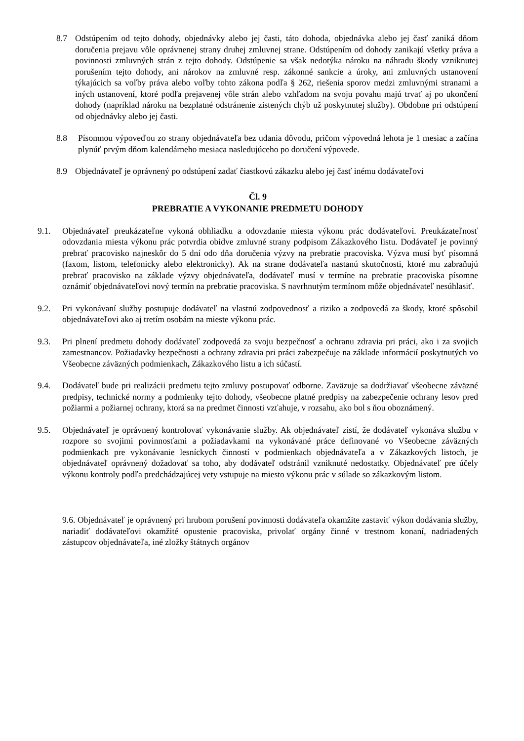8.7 Odstúpením od tejto dohody, objednávky alebo jej časti, táto dohoda, objednávka alebo jej časť zaniká dňom doručenia prejavu vôle oprávnenej strany druhej zmluvnej strane. Odstúpením od dohody zanikajú všetky práva a povinnosti zmluvných strán z tejto dohody. Odstúpenie sa však nedotýka nároku na náhradu škody vzniknutej porušením tejto dohody, ani nárokov na zmluvné resp. zákonné sankcie a úroky, ani zmluvných ustanovení týkajúcich sa voľby práva alebo voľby tohto zákona podľa § 262, riešenia sporov medzi zmluvnými stranami a iných ustanovení, ktoré podľa prejavenej vôle strán alebo vzhľadom na svoju povahu majú trvať aj po ukončení dohody (napríklad nároku na bezplatné odstránenie zistených chýb už poskytnutej služby). Obdobne pri odstúpení od objednávky alebo jej časti.
8.8 Písomnou výpoveďou zo strany objednávateľa bez udania dôvodu, pričom výpovedná lehota je 1 mesiac a začína plynúť prvým dňom kalendárneho mesiaca nasledujúceho po doručení výpovede.
8.9 Objednávateľ je oprávnený po odstúpení zadať čiastkovú zákazku alebo jej časť inému dodávateľovi
Čl. 9
PREBRATIE A VYKONANIE PREDMETU DOHODY
9.1. Objednávateľ preukázateľne vykoná obhliadku a odovzdanie miesta výkonu prác dodávateľovi. Preukázateľnosť odovzdania miesta výkonu prác potvrdia obidve zmluvné strany podpisom Zákazkového listu. Dodávateľ je povinný prebrať pracovisko najneskôr do 5 dní odo dňa doručenia výzvy na prebratie pracoviska. Výzva musí byť písomná (faxom, listom, telefonicky alebo elektronicky). Ak na strane dodávateľa nastanú skutočnosti, ktoré mu zabraňujú prebrať pracovisko na základe výzvy objednávateľa, dodávateľ musí v termíne na prebratie pracoviska písomne oznámiť objednávateľovi nový termín na prebratie pracoviska. S navrhnutým termínom môže objednávateľ nesúhlasiť.
9.2. Pri vykonávaní služby postupuje dodávateľ na vlastnú zodpovednosť a riziko a zodpovedá za škody, ktoré spôsobil objednávateľovi ako aj tretím osobám na mieste výkonu prác.
9.3. Pri plnení predmetu dohody dodávateľ zodpovedá za svoju bezpečnosť a ochranu zdravia pri práci, ako i za svojich zamestnancov. Požiadavky bezpečnosti a ochrany zdravia pri práci zabezpečuje na základe informácií poskytnutých vo Všeobecne záväzných podmienkach, Zákazkového listu a ich súčastí.
9.4. Dodávateľ bude pri realizácii predmetu tejto zmluvy postupovať odborne. Zaväzuje sa dodržiavať všeobecne záväzné predpisy, technické normy a podmienky tejto dohody, všeobecne platné predpisy na zabezpečenie ochrany lesov pred požiarmi a požiarnej ochrany, ktorá sa na predmet činnosti vzťahuje, v rozsahu, ako bol s ňou oboznámený.
9.5. Objednávateľ je oprávnený kontrolovať vykonávanie služby. Ak objednávateľ zistí, že dodávateľ vykonáva službu v rozpore so svojimi povinnosťami a požiadavkami na vykonávané práce definované vo Všeobecne záväzných podmienkach pre vykonávanie lesníckych činností v podmienkach objednávateľa a v Zákazkových listoch, je objednávateľ oprávnený dožadovať sa toho, aby dodávateľ odstránil vzniknuté nedostatky. Objednávateľ pre účely výkonu kontroly podľa predchádzajúcej vety vstupuje na miesto výkonu prác v súlade so zákazkovým listom.
9.6. Objednávateľ je oprávnený pri hrubom porušení povinnosti dodávateľa okamžite zastaviť výkon dodávania služby, nariadiť dodávateľovi okamžité opustenie pracoviska, privolať orgány činné v trestnom konaní, nadriadených zástupcov objednávateľa, iné zložky štátnych orgánov